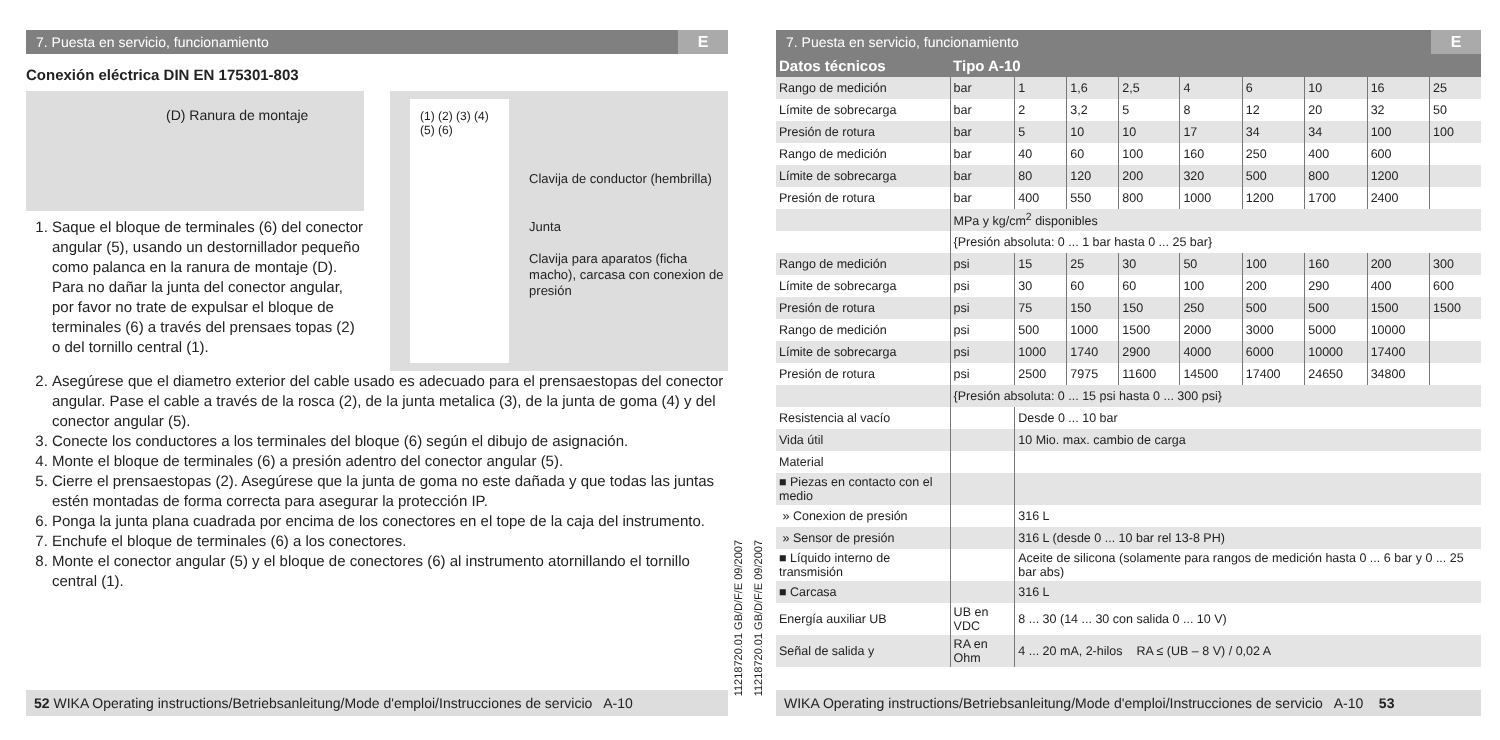7. Puesta en servicio, funcionamiento E
Conexión eléctrica DIN EN 175301-803
(D) Ranura de montaje
1. Saque el bloque de terminales (6) del conector angular (5), usando un destornillador pequeño como palanca en la ranura de montaje (D). Para no dañar la junta del conector angular, por favor no trate de expulsar el bloque de terminales (6) a través del prensaes topas (2) o del tornillo central (1).
(1) (2) (3) (4) (5) (6)
Clavija de conductor (hembrilla)
Junta
Clavija para aparatos (ficha macho), carcasa con conexion de presión
2. Asegúrese que el diametro exterior del cable usado es adecuado para el prensaestopas del conector angular. Pase el cable a través de la rosca (2), de la junta metalica (3), de la junta de goma (4) y del conector angular (5).
3. Conecte los conductores a los terminales del bloque (6) según el dibujo de asignación.
4. Monte el bloque de terminales (6) a presión adentro del conector angular (5).
5. Cierre el prensaestopas (2). Asegúrese que la junta de goma no este dañada y que todas las juntas estén montadas de forma correcta para asegurar la protección IP.
6. Ponga la junta plana cuadrada por encima de los conectores en el tope de la caja del instrumento.
7. Enchufe el bloque de terminales (6) a los conectores.
8. Monte el conector angular (5) y el bloque de conectores (6) al instrumento atornillando el tornillo central (1).
52 WIKA Operating instructions/Betriebsanleitung/Mode d'emploi/Instrucciones de servicio A-10
11218720.01 GB/D/F/E 09/2007
11218720.01 GB/D/F/E 09/2007
7. Puesta en servicio, funcionamiento E
| Datos técnicos | Tipo A-10 | | | | | | | | |
| --- | --- | --- | --- | --- | --- | --- | --- | --- | --- |
| Rango de medición | bar | 1 | 1,6 | 2,5 | 4 | 6 | 10 | 16 | 25 |
| Límite de sobrecarga | bar | 2 | 3,2 | 5 | 8 | 12 | 20 | 32 | 50 |
| Presión de rotura | bar | 5 | 10 | 10 | 17 | 34 | 34 | 100 | 100 |
| Rango de medición | bar | 40 | 60 | 100 | 160 | 250 | 400 | 600 | |
| Límite de sobrecarga | bar | 80 | 120 | 200 | 320 | 500 | 800 | 1200 | |
| Presión de rotura | bar | 400 | 550 | 800 | 1000 | 1200 | 1700 | 2400 | |
| | MPa y kg/cm<sup>2</sup> disponibles | | | | | | | | |
| | {Presión absoluta: 0 ... 1 bar hasta 0 ... 25 bar} | | | | | | | | |
| Rango de medición | psi | 15 | 25 | 30 | 50 | 100 | 160 | 200 | 300 |
| Límite de sobrecarga | psi | 30 | 60 | 60 | 100 | 200 | 290 | 400 | 600 |
| Presión de rotura | psi | 75 | 150 | 150 | 250 | 500 | 500 | 1500 | 1500 |
| Rango de medición | psi | 500 | 1000 | 1500 | 2000 | 3000 | 5000 | 10000 | |
| Límite de sobrecarga | psi | 1000 | 1740 | 2900 | 4000 | 6000 | 10000 | 17400 | |
| Presión de rotura | psi | 2500 | 7975 | 11600 | 14500 | 17400 | 24650 | 34800 | |
| | {Presión absoluta: 0 ... 15 psi hasta 0 ... 300 psi} | | | | | | | | |
| Resistencia al vacío | | Desde 0 ... 10 bar | | | | | | | |
| Vida útil | | 10 Mio. max. cambio de carga | | | | | | | |
| Material | | | | | | | | | |
| ■ Piezas en contacto con el medio | | | | | | | | | |
| » Conexion de presión | | 316 L | | | | | | | |
| » Sensor de presión | | 316 L (desde 0 ... 10 bar rel 13-8 PH) | | | | | | | |
| ■ Líquido interno de transmisión | | Aceite de silicona (solamente para rangos de medición hasta 0 ... 6 bar y 0 ... 25 bar abs) | | | | | | | |
| ■ Carcasa | | 316 L | | | | | | | |
| Energía auxiliar UB | UB en VDC | 8 ... 30 (14 ... 30 con salida 0 ... 10 V) | | | | | | | |
| Señal de salida y | RA en Ohm | 4 ... 20 mA, 2-hilos RA ≤ (UB – 8 V) / 0,02 A | | | | | | | |
WIKA Operating instructions/Betriebsanleitung/Mode d'emploi/Instrucciones de servicio A-10 53